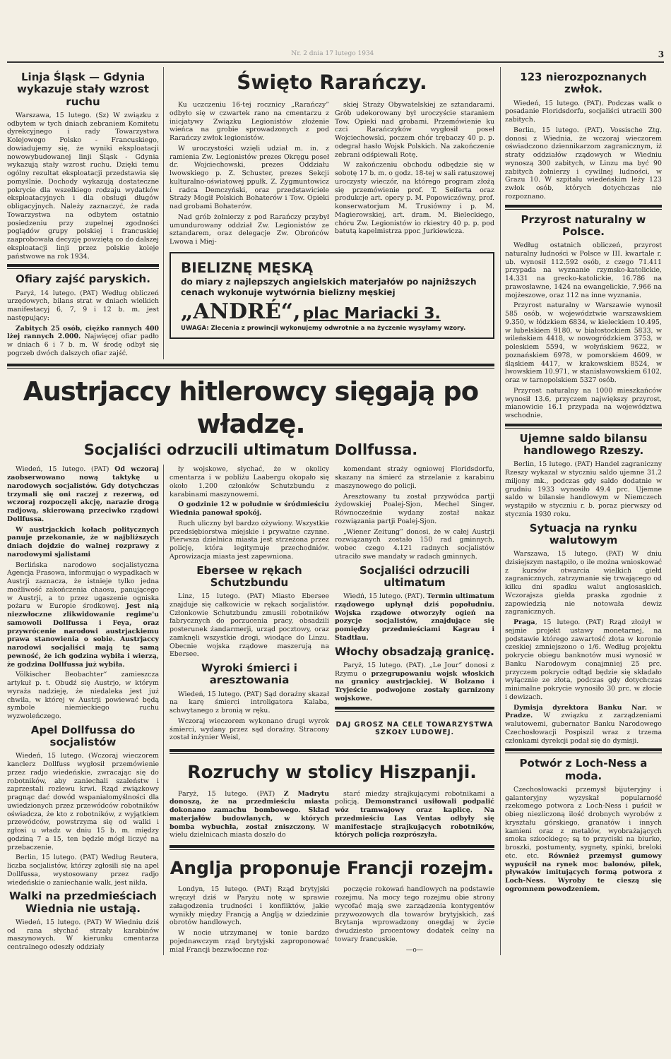Nr. 2 dnia 17 lutego 1934 3
Linja Śląsk — Gdynia wykazuje stały wzrost ruchu
Warszawa, 15 lutego. (Sz) W związku z odbytem w tych dniach zebraniem Komitetu dyrekcyjnego i rady Towarzystwa Kolejowego Polsko - Francuskiego, dowiadujemy się, że wyniki eksploatacji nowowybudowanej linji Śląsk - Gdynia wykazują stały wzrost ruchu. Dzięki temu ogólny rezultat eksploatacji przedstawia się pomyślnie. Dochody wykazują dostateczne pokrycie dla wszelkiego rodzaju wydatków eksploatacyjnych i dla obsługi długów obligacyjnych. Należy zaznaczyć, że rada Towarzystwa na odbytem ostatnio posiedzeniu przy zupełnej zgodności poglądów grupy polskiej i francuskiej zaaprobowała decyzję powziętą co do dalszej eksploatacji linji przez polskie koleje państwowe na rok 1934.
Ofiary zajść paryskich.
Paryż, 14 lutego. (PAT) Według obliczeń urzędowych, bilans strat w dniach wielkich manifestacyj 6, 7, 9 i 12 b. m. jest następujący:
Zabitych 25 osób, ciężko rannych 400 lżej rannych 2.000. Najwięcej ofiar padło w dniach 6 i 7 b. m. W środę odbył się pogrzeb dwóch dalszych ofiar zajść.
Święto Rarańczy.
Ku uczczeniu 16-tej rocznicy „Rarańczy” odbyło się w czwartek rano na cmentarzu z inicjatywy Związku Legionistów złożenie wieńca na grobie sprowadzonych z pod Rarańczy zwłok legionistów.
W uroczystości wzięli udział m. in. z ramienia Zw. Legionistów prezes Okręgu poseł dr. Wojciechowski, prezes Oddziału lwowskiego p. Z. Schuster, prezes Sekcji kulturalno-oświatowej ppułk. Z. Zygmuntowicz i radca Demczyński, oraz przedstawiciele Straży Mogił Polskich Bohaterów i Tow. Opieki nad grobami Bohaterów.
Nad grób żołnierzy z pod Rarańczy przybył umundurowany oddział Zw. Legionistów ze sztandarem, oraz delegacje Zw. Obrońców Lwowa i Miej-
skiej Straży Obywatelskiej ze sztandarami. Grób udekorowany był uroczyście staraniem Tow. Opieki nad grobami. Przemówienie ku czci Rarańczyków wygłosił poseł Wojciechowski, poczem chór trębaczy 40 p. p. odegrał hasło Wojsk Polskich. Na zakończenie zebrani odśpiewali Rotę.
W zakończeniu obchodu odbędzie się w sobotę 17 b. m. o godz. 18-tej w sali ratuszowej uroczysty wieczór, na którego program złożą się przemówienie prof. T. Seiferta oraz produkcje art. opery p. M. Popowiczówny, prof. konserwatorjum M. Trusiówny i p. M. Magierowskiej, art. dram. M. Bieleckiego, chóru Zw. Legionistów io rkiestry 40 p. p. pod batutą kapelmistrza ppor. Jurkiewicza.
BIELIZNĘ MĘSKĄ
do miary z najlepszych angielskich materjałów po najniższych cenach wykonuje wytwórnia bielizny męskiej
„ANDRÉ“, plac Mariacki 3.
UWAGA: Zlecenia z prowincji wykonujemy odwrotnie a na życzenie wysyłamy wzory.
Austrjaccy hitlerowcy sięgają po władzę.
Socjaliści odrzucili ultimatum Dollfussa.
Wiedeń, 15 lutego. (PAT) Od wczoraj zaobserwowano nową taktykę u narodowych socjalistów. Gdy dotychczas trzymali się oni raczej z rezerwą, od wczoraj rozpoczęli akcję, narazie drogą radjową, skierowaną przeciwko rządowi Dollfussa.
W austrjackich kołach politycznych panuje przekonanie, że w najbliższych dniach dojdzie do walnej rozprawy z narodowymi sjalistami
Berlińska narodowo socjalistyczna Agencja Prasowa, informując o wypadkach w Austrji zaznacza, że istnieje tylko jedna możliwość zakończenia chaosu, panującego w Austrji, a to przez ugaszenie ogniska pożaru w Europie środkowej. Jest nią niezwłoczne zlikwidowanie regime'u samowoli Dollfussa i Feya, oraz przywrócenie narodowi austrjackiemu prawa stanowienia o sobie. Austrjaccy narodowi socjaliści mają tę samą pewność, że ich godzina wybiła i wierzą, że godzina Dollfussa już wybiła.
Völkischer Beobachter“ zamieszcza artykuł p. t. Obudź się Austrjo, w którym wyraża nadzieję, że niedaleka jest już chwila, w której w Austrji powiewać będą symbole niemieckiego ruchu wyzwoleńczego.
Apel Dollfussa do socjalistów
Wiedeń, 15 lutego. (Wczoraj wieczorem kanclerz Dollfuss wygłosił przemówienie przez radjo wiedeńskie, zwracając się do robotników, aby zaniechali szaleństw i zaprzestali rozlewu krwi. Rząd związkowy pragnąc dać dowód wspaniałomyślności dla uwiedzionych przez przewódców robotników oświadcza, że kto z robotników, z wyjątkiem przewódców, powstrzyma się od walki i zgłosi u władz w dniu 15 b. m. między godziną 7 a 15, ten będzie mógł liczyć na przebaczenie.
Berlin, 15 lutego. (PAT) Według Reutera, liczba socjalistów, którzy zgłosili się na apel Dollfussa, wystosowany przez radjo wiedeńskie o zaniechanie walk, jest nikła.
Walki na przedmieściach Wiednia nie ustają.
Wiedeń, 15 lutego. (PAT) W Wiedniu dziś od rana słychać strzały karabinów maszynowych. W kierunku cmentarza centralnego odeszły oddziały
ły wojskowe, słychać, że w okolicy cmentarza i w pobliżu Laabergu okopało się około 1.200 członków Schutzbundu z karabinami maszynowemi.
O godzinie 12 w południe w śródmieściu Wiednia panował spokój.
Ruch uliczny był bardzo ożywiony. Wszystkie przedsiębiorstwa miejskie i prywatne czynne. Pierwsza dzielnica miasta jest strzeżona przez policję, która legitymuje przechodniów. Aprowizacja miasta jest zapewniona.
Ebersee w rękach Schutzbundu
Linz, 15 lutego. (PAT) Miasto Ebersee znajduje się całkowicie w rękach socjalistów. Członkowie Schutzbundu zmusili robotników fabrycznych do porzucenia pracy, obsadzili posterunek żandarmerji, urząd pocztowy, oraz zamknęli wszystkie drogi, wiodące do Linzu. Obecnie wojska rządowe maszerują na Ebersee.
Wyroki śmierci i aresztowania
Wiedeń, 15 lutego. (PAT) Sąd doraźny skazał na karę śmierci introligatora Kalaba, schwytanego z bronią w ręku.
Wczoraj wieczorem wykonano drugi wyrok śmierci, wydany przez sąd doraźny. Stracony został inżynier Weisl,
komendant straży ogniowej Floridsdorfu, skazany na śmierć za strzelanie z karabinu maszynowego do policji.
Aresztowany tu został przywódca partji żydowskiej Poalej-Sjon, Mechel Singer. Równocześnie wydany został nakaz rozwiązania partji Poalej-Sjon.
„Wiener Zeitung“ donosi, że w całej Austrji rozwiązanych zostało 150 rad gminnych, wobec czego 4.121 radnych socjalistów utraciło swe mandaty w radach gminnych.
Socjaliści odrzucili ultimatum
Wiedń, 15 lutego. (PAT). Termin ultimatum rządowego upłynął dziś popołudniu. Wojska rządowe otworzyły ogień na pozycje socjalistów, znajdujące się pomiędzy przedmieściami Kagrau i Stadtlau.
Włochy obsadzają granicę.
Paryż, 15 lutego. (PAT). „Le Jour“ donosi z Rzymu o przegrupowaniu wojsk włoskich na granicy austrjackiej. W Bolzano i Tryjeście podwojone zostały garnizony wojskowe.
DAJ GROSZ NA CELE TOWARZYSTWA SZKOŁY LUDOWEJ.
Rozruchy w stolicy Hiszpanji.
Paryż, 15 lutego. (PAT) Z Madrytu donoszą, że na przedmieściu miasta dokonano zamachu bombowego. Skład materjałów budowlanych, w których bomba wybuchła, został zniszczony. W wielu dzielnicach miasta doszło do
starć miedzy strajkującymi robotnikami a policją. Demonstranci usiłowali podpalić wóz tramwajowy oraz kaplicę. Na przedmieściu Las Ventas odbyły się manifestacje strajkujących robotników, których policja rozprószyła.
Anglja proponuje Francji rozejm.
Londyn, 15 lutego. (PAT) Rząd brytyjski wręczył dziś w Paryżu notę w sprawie załagodzenia trudności i konfliktów, jakie wynikły między Francją a Anglją w dziedzinie obrotów handlowych.
W nocie utrzymanej w tonie bardzo pojednawczym rząd brytyjski zaproponować miał Francji bezzwłoczne roz-
poczęcie rokowań handlowych na podstawie rozejmu. Na mocy tego rozejmu obie strony wycofać mają swe zarządzenia kontygentów przywozowych dla towarów brytyjskich, zaś Brytanja wprowadzony onegdaj w życie dwudziesto procentowy dodatek celny na towary francuskie.
—o—
123 nierozpoznanych zwłok.
Wiedeń, 15 lutego. (PAT). Podczas walk o posadanie Floridsdorfu, socjaliści utracili 300 zabitych.
Berlin, 15 lutego. (PAT). Vossische Ztg. donosi z Wiednia, że wczoraj wieczorem oświadczono dziennikarzom zagranicznym, iż straty oddziałów rządowych w Wiedniu wynoszą 300 zabitych, w Linzu ma być 90 zabitych żołnierzy i cywilnej ludności, w Grazu 10. W szpitalu wiedeńskim leży 123 zwłok osób, których dotychczas nie rozpoznano.
Przyrost naturalny w Polsce.
Według ostatnich obliczeń, przyrost naturalny ludności w Polsce w III. kwartale r. ub. wynosił 112.592 osób, z czego 71.411 przypada na wyznanie rzymsko-katolickie, 14.331 na grecko-katolickie, 16.786 na prawosławne, 1424 na ewangelickie, 7.966 na mojżeszowe, oraz 112 na inne wyznania.
Przyrost naturalny w Warszawie wynosił 585 osób, w województwie warszawskiem 9.350, w łódzkiem 6834, w kieleckiem 10.495, w lubelskiem 9180, w białostockiem 5833, w wileńskiem 4418, w nowogródzkiem 3753, w poleskiem 5594, w wołyńskiem 9622, w poznańskiem 6978, w pomorskiem 4609, w śląskiem 4417, w krakowskiem 8524, w lwowskiem 10.971, w stanisławowskiem 6102, oraz w tarnopolskiem 5327 osób.
Przyrost naturalny na 1000 mieszkańców wynosił 13.6, przyczem największy przyrost, mianowicie 16.1 przypada na województwa wschodnie.
Ujemne saldo bilansu handlowego Rzeszy.
Berlin, 15 lutego. (PAT) Handel zagraniczny Rzeszy wykazał w styczniu saldo ujemne 31.2 miljony mk., podczas gdy saldo dodatnie w grudniu 1933 wynosiło 49.4 prc. Ujemne saldo w bilansie handlowym w Niemczech wystąpiło w styczniu r. b. poraz pierwszy od stycznia 1930 roku.
Sytuacja na rynku walutowym
Warszawa, 15 lutego. (PAT) W dniu dzisiejszym nastąpiło, o ile można wnioskować z kursów otwarcia wielkich giełd zagranicznych, zatrzymanie się trwającego od kilku dni spadku walut anglosaskich. Wczorajsza giełda praska zgodnie z zapowiedzią nie notowała dewiz zagranicznych.
Praga, 15 lutego. (PAT) Rząd złożył w sejmie projekt ustawy monetarnej, na podstawie którego zawartość złota w koronie czeskiej zmniejszono o 1/6. Według projektu pokrycie obiegu banknotów musi wynosić w Banku Narodowym conajmniej 25 prc. przyczem pokrycie odtąd będzie się składało wyłącznie ze złota, podczas gdy dotychczas minimalne pokrycie wynosiło 30 prc. w złocie i dewizach.
Dymisja dyrektora Banku Nar. w Pradze. W związku z zarządzeniami walutowemi, gubernator Banku Narodowego Czechosłowacji Pospiszil wraz z trzema członkami dyrekcji podał się do dymisji.
Potwór z Loch-Ness a moda.
Czechosłowacki przemysł bijuteryjny i galanteryjny wyzyskał popularność rzekomego potwora z Loch-Ness i puścił w obieg niezliczoną ilość drobnych wyrobów z kryształu górskiego, granatów i innych kamieni oraz z metalów, wyobrażających smoka szkockiego; są to przyciski na biurko, broszki, postumenty, sygnety, spinki, breloki etc. etc. Również przemysł gumowy wypuścił na rynek moc balonów, piłek, pływaków imitujących formą potwora z Loch-Ness. Wyroby te cieszą się ogromnem powodzeniem.